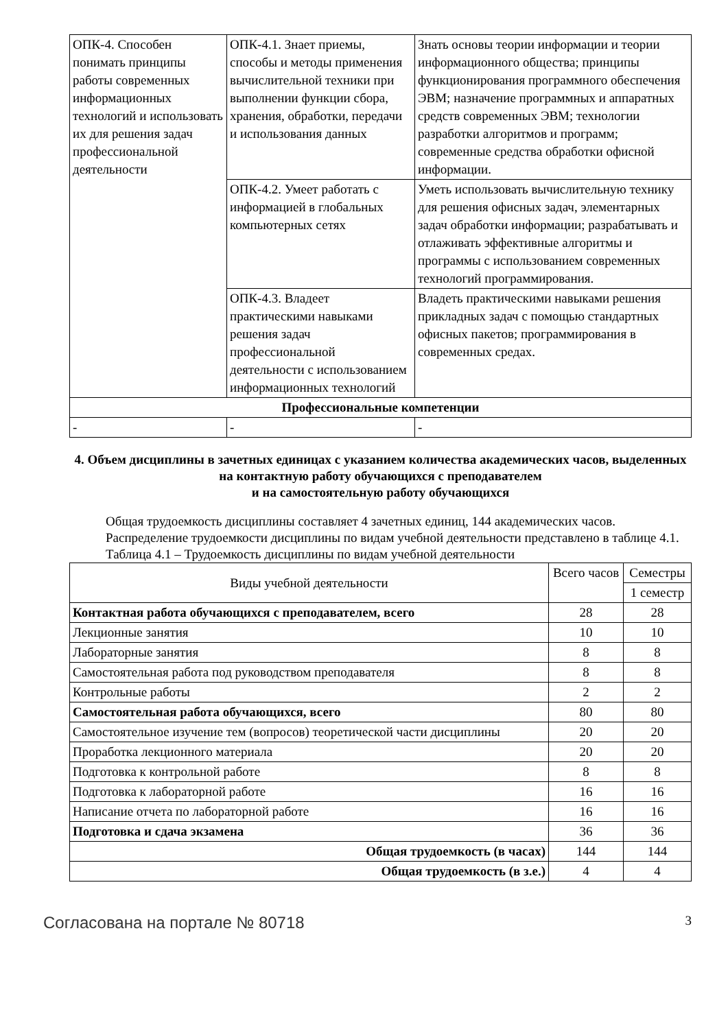| ОПК-4. Способен понимать принципы работы современных информационных технологий и использовать их для решения задач профессиональной деятельности | ОПК-4.1. Знает приемы, способы и методы применения вычислительной техники при выполнении функции сбора, хранения, обработки, передачи и использования данных | Знать основы теории информации и теории информационного общества; принципы функционирования программного обеспечения ЭВМ; назначение программных и аппаратных средств современных ЭВМ; технологии разработки алгоритмов и программ; современные средства обработки офисной информации. |
| | ОПК-4.2. Умеет работать с информацией в глобальных компьютерных сетях | Уметь использовать вычислительную технику для решения офисных задач, элементарных задач обработки информации; разрабатывать и отлаживать эффективные алгоритмы и программы с использованием современных технологий программирования. |
| | ОПК-4.3. Владеет практическими навыками решения задач профессиональной деятельности с использованием информационных технологий | Владеть практическими навыками решения прикладных задач с помощью стандартных офисных пакетов; программирования в современных средах. |
| Профессиональные компетенции | | |
| - | - | - |
4. Объем дисциплины в зачетных единицах с указанием количества академических часов, выделенных на контактную работу обучающихся с преподавателем
и на самостоятельную работу обучающихся
Общая трудоемкость дисциплины составляет 4 зачетных единиц, 144 академических часов.
Распределение трудоемкости дисциплины по видам учебной деятельности представлено в таблице 4.1.
Таблица 4.1 – Трудоемкость дисциплины по видам учебной деятельности
| Виды учебной деятельности | Всего часов | Семестры |
| --- | --- | --- |
| | | 1 семестр |
| Контактная работа обучающихся с преподавателем, всего | 28 | 28 |
| Лекционные занятия | 10 | 10 |
| Лабораторные занятия | 8 | 8 |
| Самостоятельная работа под руководством преподавателя | 8 | 8 |
| Контрольные работы | 2 | 2 |
| Самостоятельная работа обучающихся, всего | 80 | 80 |
| Самостоятельное изучение тем (вопросов) теоретической части дисциплины | 20 | 20 |
| Проработка лекционного материала | 20 | 20 |
| Подготовка к контрольной работе | 8 | 8 |
| Подготовка к лабораторной работе | 16 | 16 |
| Написание отчета по лабораторной работе | 16 | 16 |
| Подготовка и сдача экзамена | 36 | 36 |
| Общая трудоемкость (в часах) | 144 | 144 |
| Общая трудоемкость (в з.е.) | 4 | 4 |
Согласована на портале № 80718 3